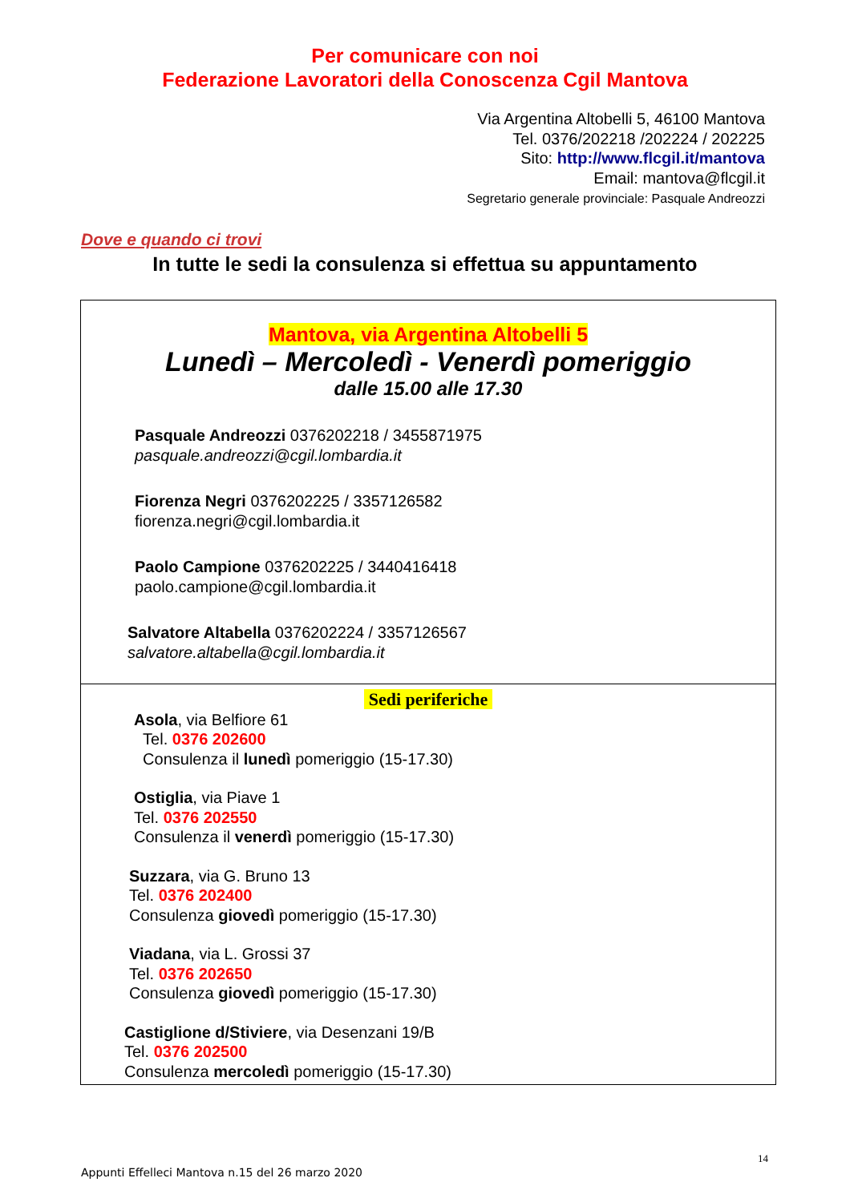Per comunicare con noi
Federazione Lavoratori della Conoscenza Cgil Mantova
Via Argentina Altobelli 5, 46100 Mantova
Tel. 0376/202218 /202224 / 202225
Sito: http://www.flcgil.it/mantova
Email: mantova@flcgil.it
Segretario generale provinciale: Pasquale Andreozzi
Dove e quando ci trovi
In tutte le sedi la consulenza si effettua su appuntamento
Mantova, via Argentina Altobelli 5
Lunedì – Mercoledì - Venerdì pomeriggio
dalle 15.00 alle 17.30
Pasquale Andreozzi 0376202218 / 3455871975
pasquale.andreozzi@cgil.lombardia.it
Fiorenza Negri 0376202225 / 3357126582
fiorenza.negri@cgil.lombardia.it
Paolo Campione 0376202225 / 3440416418
paolo.campione@cgil.lombardia.it
Salvatore Altabella 0376202224 / 3357126567
salvatore.altabella@cgil.lombardia.it
Sedi periferiche
Asola, via Belfiore 61
Tel. 0376 202600
Consulenza il lunedì pomeriggio (15-17.30)
Ostiglia, via Piave 1
Tel. 0376 202550
Consulenza il venerdì pomeriggio (15-17.30)
Suzzara, via G. Bruno 13
Tel. 0376 202400
Consulenza giovedì pomeriggio (15-17.30)
Viadana, via L. Grossi 37
Tel. 0376 202650
Consulenza giovedì pomeriggio (15-17.30)
Castiglione d/Stiviere, via Desenzani 19/B
Tel. 0376 202500
Consulenza mercoledì pomeriggio (15-17.30)
14
Appunti Effelleci Mantova n.15 del 26 marzo 2020